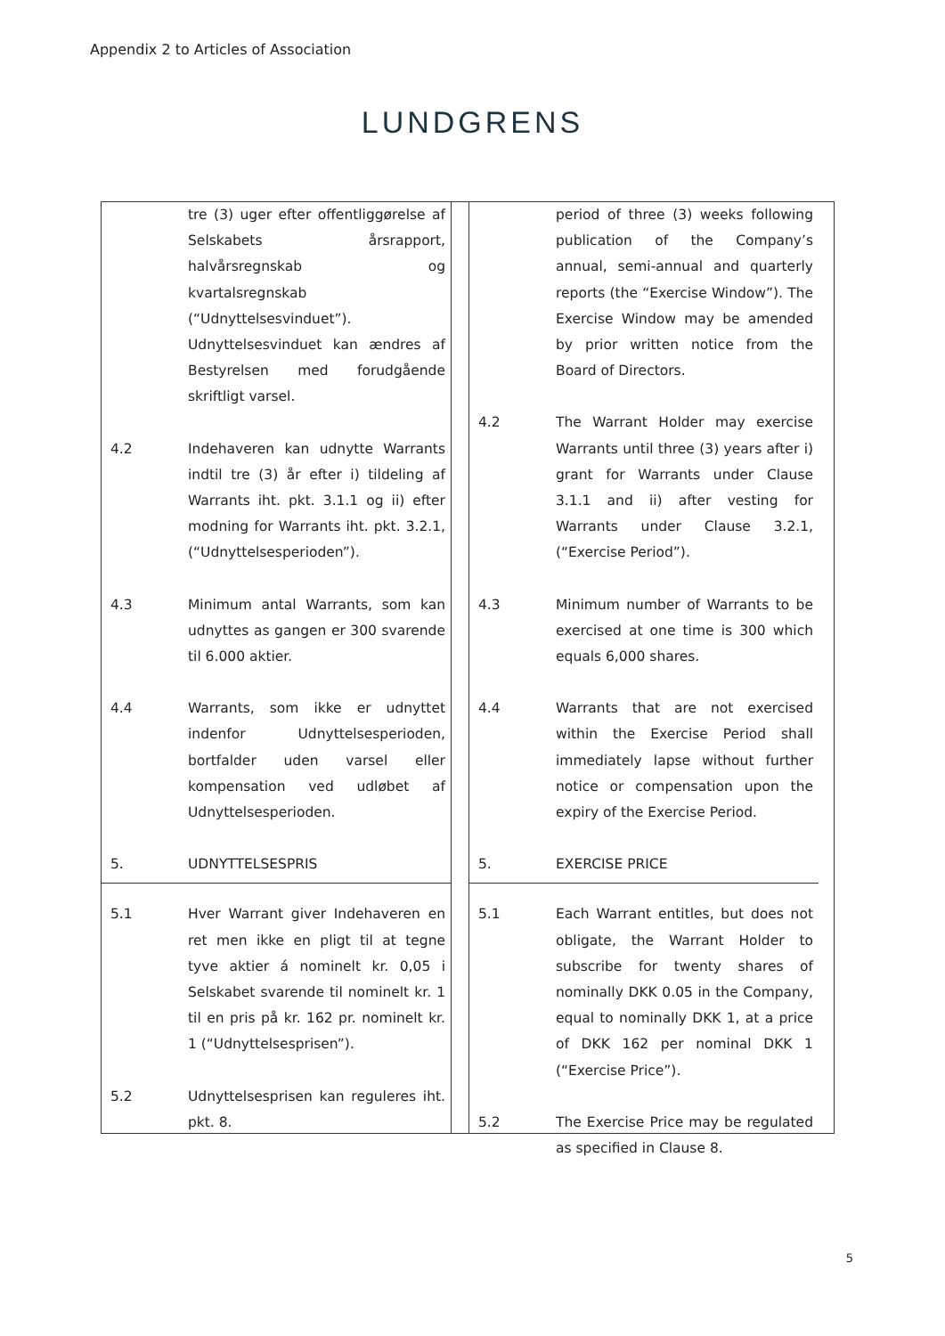Appendix 2 to Articles of Association
LUNDGRENS
| | tre (3) uger efter offentliggørelse af Selskabets årsrapport, halvårsregnskab og kvartalsregnskab (“Udnyttelsesvinduet”). Udnyttelsesvinduet kan ændres af Bestyrelsen med forudgående skriftligt varsel. |
| 4.2 | Indehaveren kan udnytte Warrants indtil tre (3) år efter i) tildeling af Warrants iht. pkt. 3.1.1 og ii) efter modning for Warrants iht. pkt. 3.2.1, (“Udnyttelsesperioden”). |
| 4.3 | Minimum antal Warrants, som kan udnyttes as gangen er 300 svarende til 6.000 aktier. |
| 4.4 | Warrants, som ikke er udnyttet indenfor Udnyttelsesperioden, bortfalder uden varsel eller kompensation ved udløbet af Udnyttelsesperioden. |
| 5. | UDNYTTELSESPRIS |
| 5.1 | Hver Warrant giver Indehaveren en ret men ikke en pligt til at tegne tyve aktier á nominelt kr. 0,05 i Selskabet svarende til nominelt kr. 1 til en pris på kr. 162 pr. nominelt kr. 1 (“Udnyttelsesprisen”). |
| 5.2 | Udnyttelsesprisen kan reguleres iht. pkt. 8. |
| | period of three (3) weeks following publication of the Company’s annual, semi-annual and quarterly reports (the “Exercise Window”). The Exercise Window may be amended by prior written notice from the Board of Directors. |
| 4.2 | The Warrant Holder may exercise Warrants until three (3) years after i) grant for Warrants under Clause 3.1.1 and ii) after vesting for Warrants under Clause 3.2.1, (“Exercise Period”). |
| 4.3 | Minimum number of Warrants to be exercised at one time is 300 which equals 6,000 shares. |
| 4.4 | Warrants that are not exercised within the Exercise Period shall immediately lapse without further notice or compensation upon the expiry of the Exercise Period. |
| 5. | EXERCISE PRICE |
| 5.1 | Each Warrant entitles, but does not obligate, the Warrant Holder to subscribe for twenty shares of nominally DKK 0.05 in the Company, equal to nominally DKK 1, at a price of DKK 162 per nominal DKK 1 (“Exercise Price”). |
| 5.2 | The Exercise Price may be regulated as specified in Clause 8. |
5